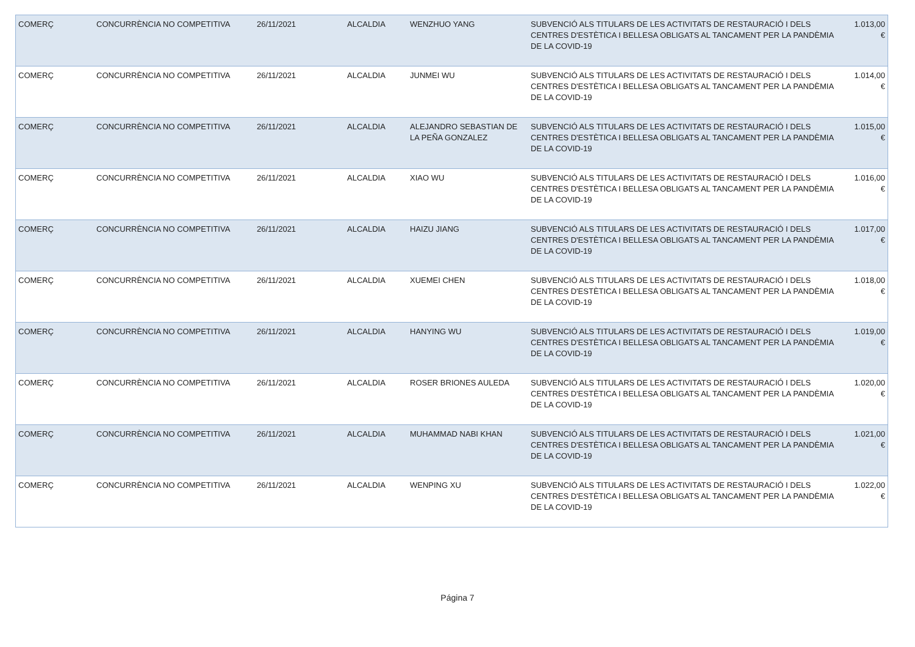| COMERÇ | CONCURRÈNCIA NO COMPETITIVA | 26/11/2021 | ALCALDIA | WENZHUO YANG | SUBVENCIÓ ALS TITULARS DE LES ACTIVITATS DE RESTAURACIÓ I DELS CENTRES D'ESTÈTICA I BELLESA OBLIGATS AL TANCAMENT PER LA PANDÈMIA DE LA COVID-19 | 1.013,00 € |
| COMERÇ | CONCURRÈNCIA NO COMPETITIVA | 26/11/2021 | ALCALDIA | JUNMEI WU | SUBVENCIÓ ALS TITULARS DE LES ACTIVITATS DE RESTAURACIÓ I DELS CENTRES D'ESTÈTICA I BELLESA OBLIGATS AL TANCAMENT PER LA PANDÈMIA DE LA COVID-19 | 1.014,00 € |
| COMERÇ | CONCURRÈNCIA NO COMPETITIVA | 26/11/2021 | ALCALDIA | ALEJANDRO SEBASTIAN DE LA PEÑA GONZALEZ | SUBVENCIÓ ALS TITULARS DE LES ACTIVITATS DE RESTAURACIÓ I DELS CENTRES D'ESTÈTICA I BELLESA OBLIGATS AL TANCAMENT PER LA PANDÈMIA DE LA COVID-19 | 1.015,00 € |
| COMERÇ | CONCURRÈNCIA NO COMPETITIVA | 26/11/2021 | ALCALDIA | XIAO WU | SUBVENCIÓ ALS TITULARS DE LES ACTIVITATS DE RESTAURACIÓ I DELS CENTRES D'ESTÈTICA I BELLESA OBLIGATS AL TANCAMENT PER LA PANDÈMIA DE LA COVID-19 | 1.016,00 € |
| COMERÇ | CONCURRÈNCIA NO COMPETITIVA | 26/11/2021 | ALCALDIA | HAIZU JIANG | SUBVENCIÓ ALS TITULARS DE LES ACTIVITATS DE RESTAURACIÓ I DELS CENTRES D'ESTÈTICA I BELLESA OBLIGATS AL TANCAMENT PER LA PANDÈMIA DE LA COVID-19 | 1.017,00 € |
| COMERÇ | CONCURRÈNCIA NO COMPETITIVA | 26/11/2021 | ALCALDIA | XUEMEI CHEN | SUBVENCIÓ ALS TITULARS DE LES ACTIVITATS DE RESTAURACIÓ I DELS CENTRES D'ESTÈTICA I BELLESA OBLIGATS AL TANCAMENT PER LA PANDÈMIA DE LA COVID-19 | 1.018,00 € |
| COMERÇ | CONCURRÈNCIA NO COMPETITIVA | 26/11/2021 | ALCALDIA | HANYING WU | SUBVENCIÓ ALS TITULARS DE LES ACTIVITATS DE RESTAURACIÓ I DELS CENTRES D'ESTÈTICA I BELLESA OBLIGATS AL TANCAMENT PER LA PANDÈMIA DE LA COVID-19 | 1.019,00 € |
| COMERÇ | CONCURRÈNCIA NO COMPETITIVA | 26/11/2021 | ALCALDIA | ROSER BRIONES AULEDA | SUBVENCIÓ ALS TITULARS DE LES ACTIVITATS DE RESTAURACIÓ I DELS CENTRES D'ESTÈTICA I BELLESA OBLIGATS AL TANCAMENT PER LA PANDÈMIA DE LA COVID-19 | 1.020,00 € |
| COMERÇ | CONCURRÈNCIA NO COMPETITIVA | 26/11/2021 | ALCALDIA | MUHAMMAD NABI KHAN | SUBVENCIÓ ALS TITULARS DE LES ACTIVITATS DE RESTAURACIÓ I DELS CENTRES D'ESTÈTICA I BELLESA OBLIGATS AL TANCAMENT PER LA PANDÈMIA DE LA COVID-19 | 1.021,00 € |
| COMERÇ | CONCURRÈNCIA NO COMPETITIVA | 26/11/2021 | ALCALDIA | WENPING XU | SUBVENCIÓ ALS TITULARS DE LES ACTIVITATS DE RESTAURACIÓ I DELS CENTRES D'ESTÈTICA I BELLESA OBLIGATS AL TANCAMENT PER LA PANDÈMIA DE LA COVID-19 | 1.022,00 € |
Página 7